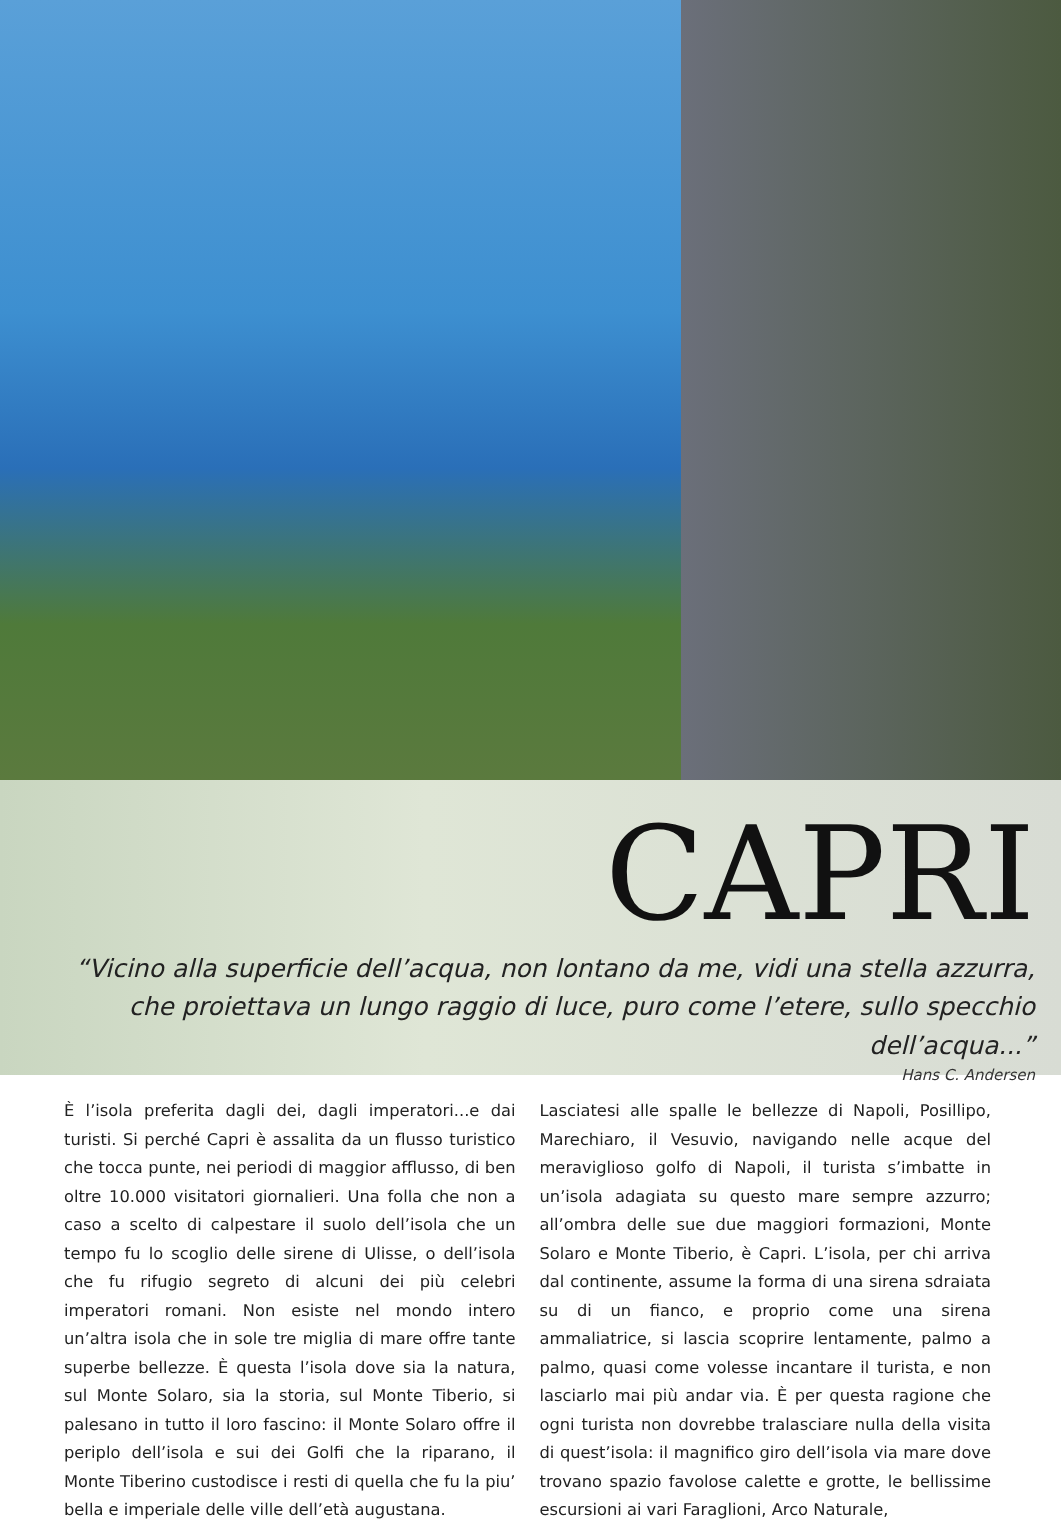CAPRI
“Vicino alla superficie dell’acqua, non lontano da me, vidi una stella azzurra, che proiettava un lungo raggio di luce, puro come l’etere, sullo specchio dell’acqua...”
Hans C. Andersen
È l’isola preferita dagli dei, dagli imperatori...e dai turisti. Si perché Capri è assalita da un flusso turistico che tocca punte, nei periodi di maggior afflusso, di ben oltre 10.000 visitatori giornalieri. Una folla che non a caso a scelto di calpestare il suolo dell’isola che un tempo fu lo scoglio delle sirene di Ulisse, o dell’isola che fu rifugio segreto di alcuni dei più celebri imperatori romani. Non esiste nel mondo intero un’altra isola che in sole tre miglia di mare offre tante superbe bellezze. È questa l’isola dove sia la natura, sul Monte Solaro, sia la storia, sul Monte Tiberio, si palesano in tutto il loro fascino: il Monte Solaro offre il periplo dell’isola e sui dei Golfi che la riparano, il Monte Tiberino custodisce i resti di quella che fu la piu’ bella e imperiale delle ville dell’età augustana.
Lasciatesi alle spalle le bellezze di Napoli, Posillipo, Marechiaro, il Vesuvio, navigando nelle acque del meraviglioso golfo di Napoli, il turista s’imbatte in un’isola adagiata su questo mare sempre azzurro; all’ombra delle sue due maggiori formazioni, Monte Solaro e Monte Tiberio, è Capri. L’isola, per chi arriva dal continente, assume la forma di una sirena sdraiata su di un fianco, e proprio come una sirena ammaliatrice, si lascia scoprire lentamente, palmo a palmo, quasi come volesse incantare il turista, e non lasciarlo mai più andar via. È per questa ragione che ogni turista non dovrebbe tralasciare nulla della visita di quest’isola: il magnifico giro dell’isola via mare dove trovano spazio favolose calette e grotte, le bellissime escursioni ai vari Faraglioni, Arco Naturale,